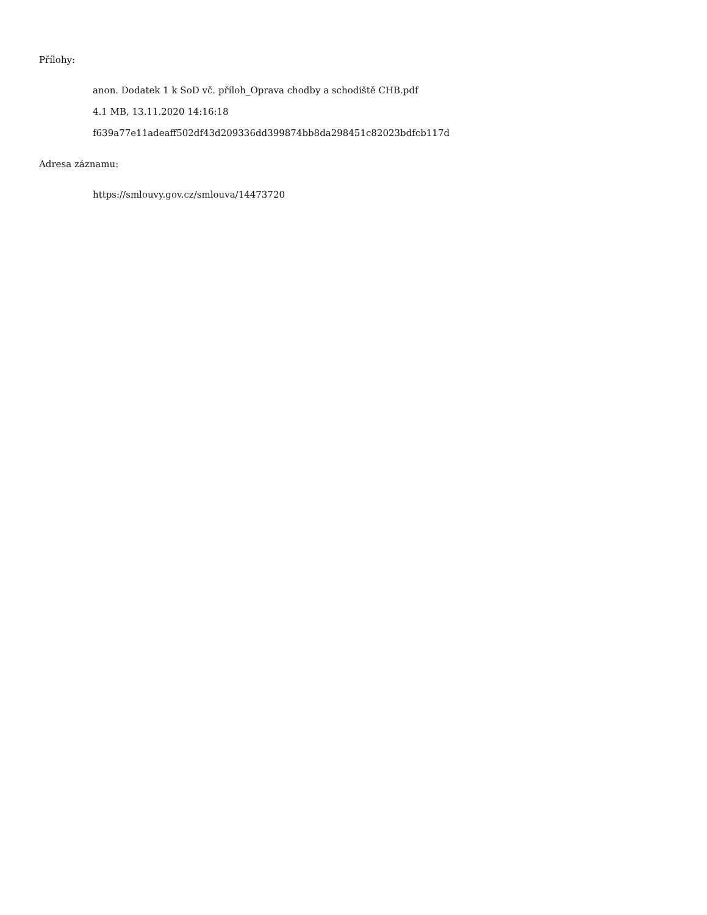Přílohy:
anon. Dodatek 1 k SoD vč. příloh_Oprava chodby a schodiště CHB.pdf
4.1 MB, 13.11.2020 14:16:18
f639a77e11adeaff502df43d209336dd399874bb8da298451c82023bdfcb117d
Adresa záznamu:
https://smlouvy.gov.cz/smlouva/14473720